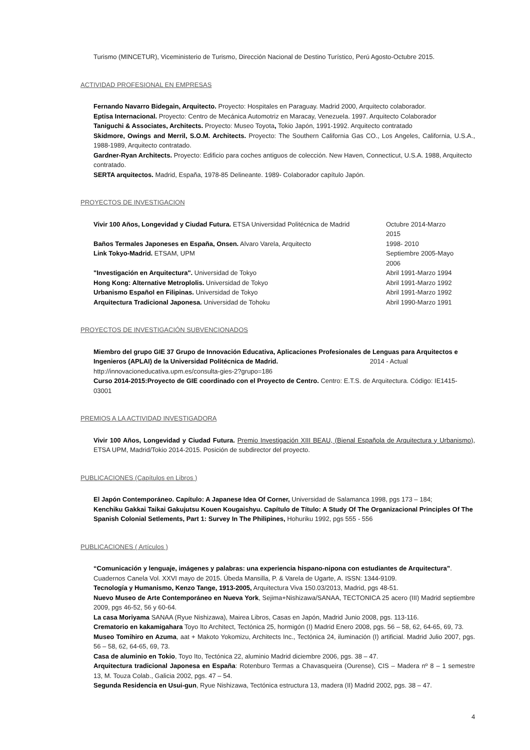Turismo (MINCETUR), Viceministerio de Turismo, Dirección Nacional de Destino Turístico, Perú Agosto-Octubre 2015.
ACTIVIDAD PROFESIONAL EN EMPRESAS
Fernando Navarro Bidegain, Arquitecto. Proyecto: Hospitales en Paraguay. Madrid 2000, Arquitecto colaborador.
Eptisa Internacional. Proyecto: Centro de Mecánica Automotriz en Maracay, Venezuela. 1997. Arquitecto Colaborador
Taniguchi & Associates, Architects. Proyecto: Museo Toyota, Tokio Japón, 1991-1992. Arquitecto contratado
Skidmore, Owings and Merril, S.O.M. Architects. Proyecto: The Southern California Gas CO., Los Angeles, California, U.S.A., 1988-1989, Arquitecto contratado.
Gardner-Ryan Architects. Proyecto: Edificio para coches antiguos de colección. New Haven, Connecticut, U.S.A. 1988, Arquitecto contratado.
SERTA arquitectos. Madrid, España, 1978-85 Delineante. 1989- Colaborador capítulo Japón.
PROYECTOS DE INVESTIGACION
Vivir 100 Años, Longevidad y Ciudad Futura. ETSA Universidad Politécnica de Madrid Octubre 2014-Marzo 2015
Baños Termales Japoneses en España, Onsen. Alvaro Varela, Arquitecto 1998- 2010
Link Tokyo-Madrid. ETSAM, UPM Septiembre 2005-Mayo 2006
"Investigación en Arquitectura". Universidad de Tokyo Abril 1991-Marzo 1994
Hong Kong: Alternative Metroplolis. Universidad de Tokyo Abril 1991-Marzo 1992
Urbanismo Español en Filipinas. Universidad de Tokyo Abril 1991-Marzo 1992
Arquitectura Tradicional Japonesa. Universidad de Tohoku Abril 1990-Marzo 1991
PROYECTOS DE INVESTIGACIÓN SUBVENCIONADOS
Miembro del grupo GIE 37 Grupo de Innovación Educativa, Aplicaciones Profesionales de Lenguas para Arquitectos e Ingenieros (APLAI) de la Universidad Politécnica de Madrid. 2014 - Actual
http://innovacioneducativa.upm.es/consulta-gies-2?grupo=186
Curso 2014-2015:Proyecto de GIE coordinado con el Proyecto de Centro. Centro: E.T.S. de Arquitectura. Código: IE1415-03001
PREMIOS A LA ACTIVIDAD INVESTIGADORA
Vivir 100 Años, Longevidad y Ciudad Futura. Premio Investigación XIII BEAU, (Bienal Española de Arquitectura y Urbanismo), ETSA UPM, Madrid/Tokio 2014-2015. Posición de subdirector del proyecto.
PUBLICACIONES (Capítulos en Libros )
El Japón Contemporáneo. Capítulo: A Japanese Idea Of Corner, Universidad de Salamanca 1998, pgs 173 – 184;
Kenchiku Gakkai Taikai Gakujutsu Kouen Kougaishyu. Capítulo de Título: A Study Of The Organizacional Principles Of The Spanish Colonial Setlements, Part 1: Survey In The Philipines, Hohuriku 1992, pgs 555 - 556
PUBLICACIONES ( Artículos )
“Comunicación y lenguaje, imágenes y palabras: una experiencia hispano-nipona con estudiantes de Arquitectura”. Cuadernos Canela Vol. XXVI mayo de 2015. Úbeda Mansilla, P. & Varela de Ugarte, A. ISSN: 1344-9109.
Tecnología y Humanismo, Kenzo Tange, 1913-2005, Arquitectura Viva 150.03/2013, Madrid, pgs 48-51.
Nuevo Museo de Arte Contemporáneo en Nueva York, Sejima+Nishizawa/SANAA, TECTONICA 25 acero (III) Madrid septiembre 2009, pgs 46-52, 56 y 60-64.
La casa Moriyama SANAA (Ryue Nishizawa), Mairea Libros, Casas en Japón, Madrid Junio 2008, pgs. 113-116.
Crematorio en kakamigahara Toyo Ito Architect, Tectónica 25, hormigón (I) Madrid Enero 2008, pgs. 56 – 58, 62, 64-65, 69, 73.
Museo Tomihiro en Azuma, aat + Makoto Yokomizu, Architects Inc., Tectónica 24, iluminación (I) artificial. Madrid Julio 2007, pgs. 56 – 58, 62, 64-65, 69, 73.
Casa de aluminio en Tokio, Toyo Ito, Tectónica 22, aluminio Madrid diciembre 2006, pgs. 38 – 47.
Arquitectura tradicional Japonesa en España: Rotenburo Termas a Chavasqueira (Ourense), CIS – Madera nº 8 – 1 semestre 13, M. Touza Colab., Galicia 2002, pgs. 47 – 54.
Segunda Residencia en Usui-gun, Ryue Nishizawa, Tectónica estructura 13, madera (II) Madrid 2002, pgs. 38 – 47.
4